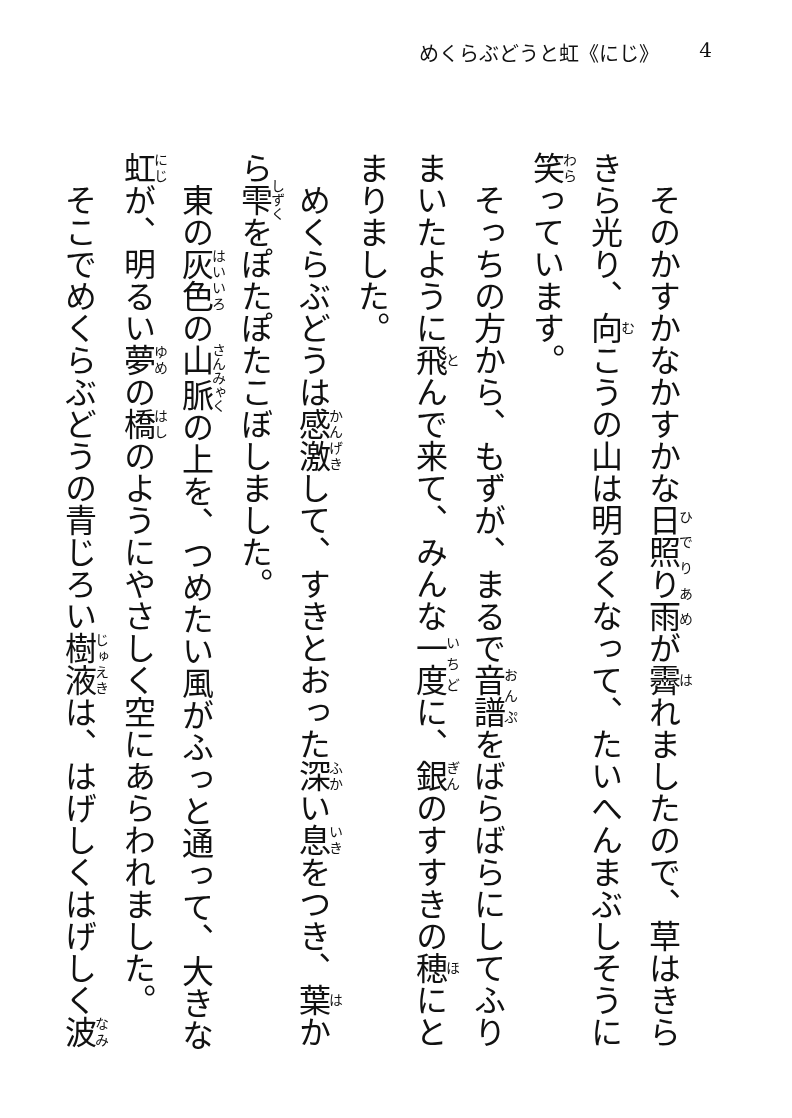めくらぶどうと虹《にじ》 4
そのかすかなかすかな日照り雨が霽れましたので、草はきらきら光り、向こうの山は明るくなって、たいへんまぶしそうに笑っています。
そっちの方から、もずが、まるで音譜をばらばらにしてふりまいたように飛んで来て、みんな一度に、銀のすすきの穂にとまりました。
めくらぶどうは感激して、すきとおった深い息をつき、葉から雫をぽたぽたこぼしました。
東の灰色の山脈の上を、つめたい風がふっと通って、大きな虹が、明るい夢の橋のようにやさしく空にあらわれました。
そこでめくらぶどうの青じろい樹液は、はげしくはげしく波